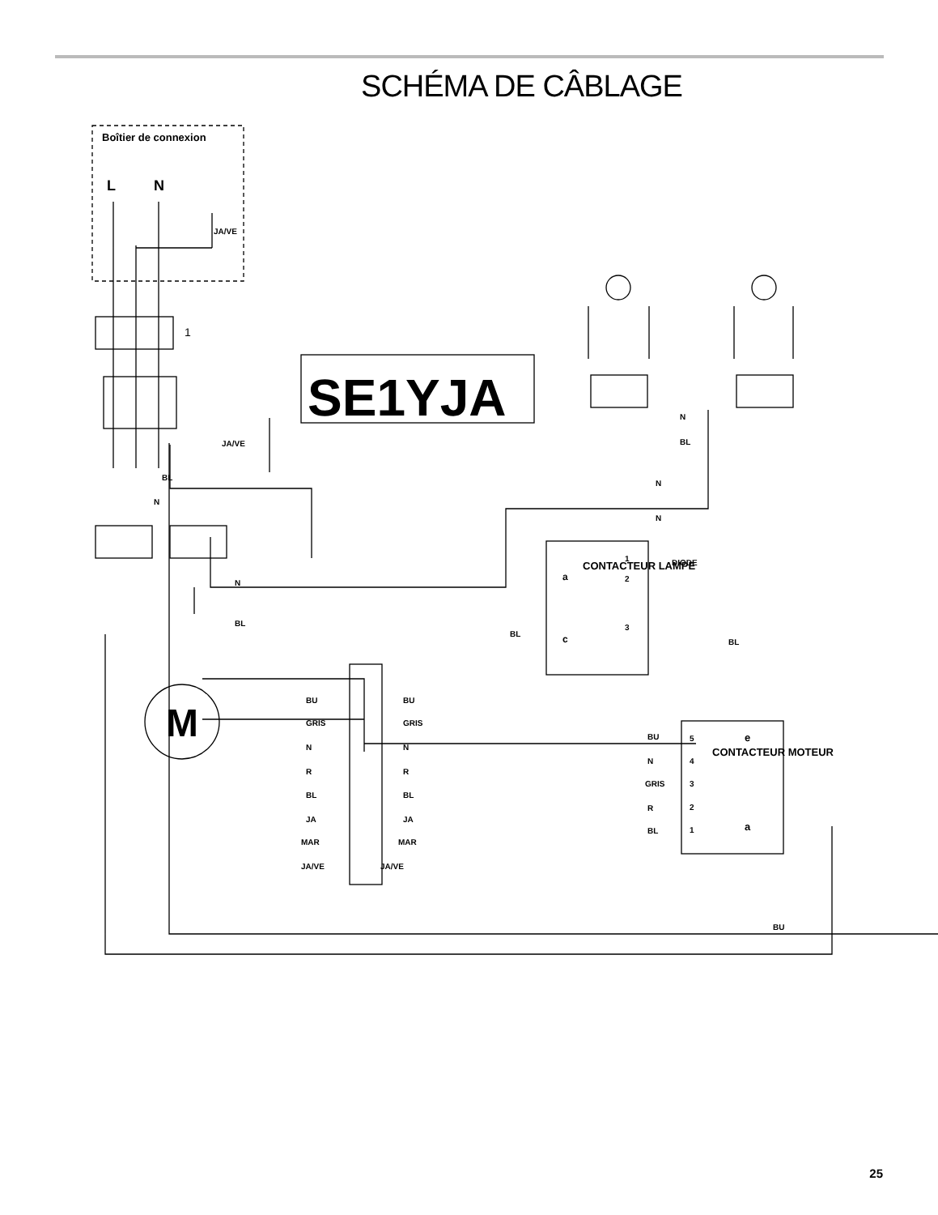SCHÉMA DE CÂBLAGE
Boîtier de connexion
L
N
JA/VE
JA/VE
SE1YJA
M
1
BL
N
N
BL
N
BL
N
N
BL
BL
a
c
1
2
3
CONTACTEUR LAMPE
DIODE
BU
GRIS
N
R
BL
JA
MAR
JA/VE
BU
GRIS
N
R
BL
JA
MAR
JA/VE
BU
N
GRIS
R
BL
5
4
3
2
1
e
a
CONTACTEUR MOTEUR
BU
25